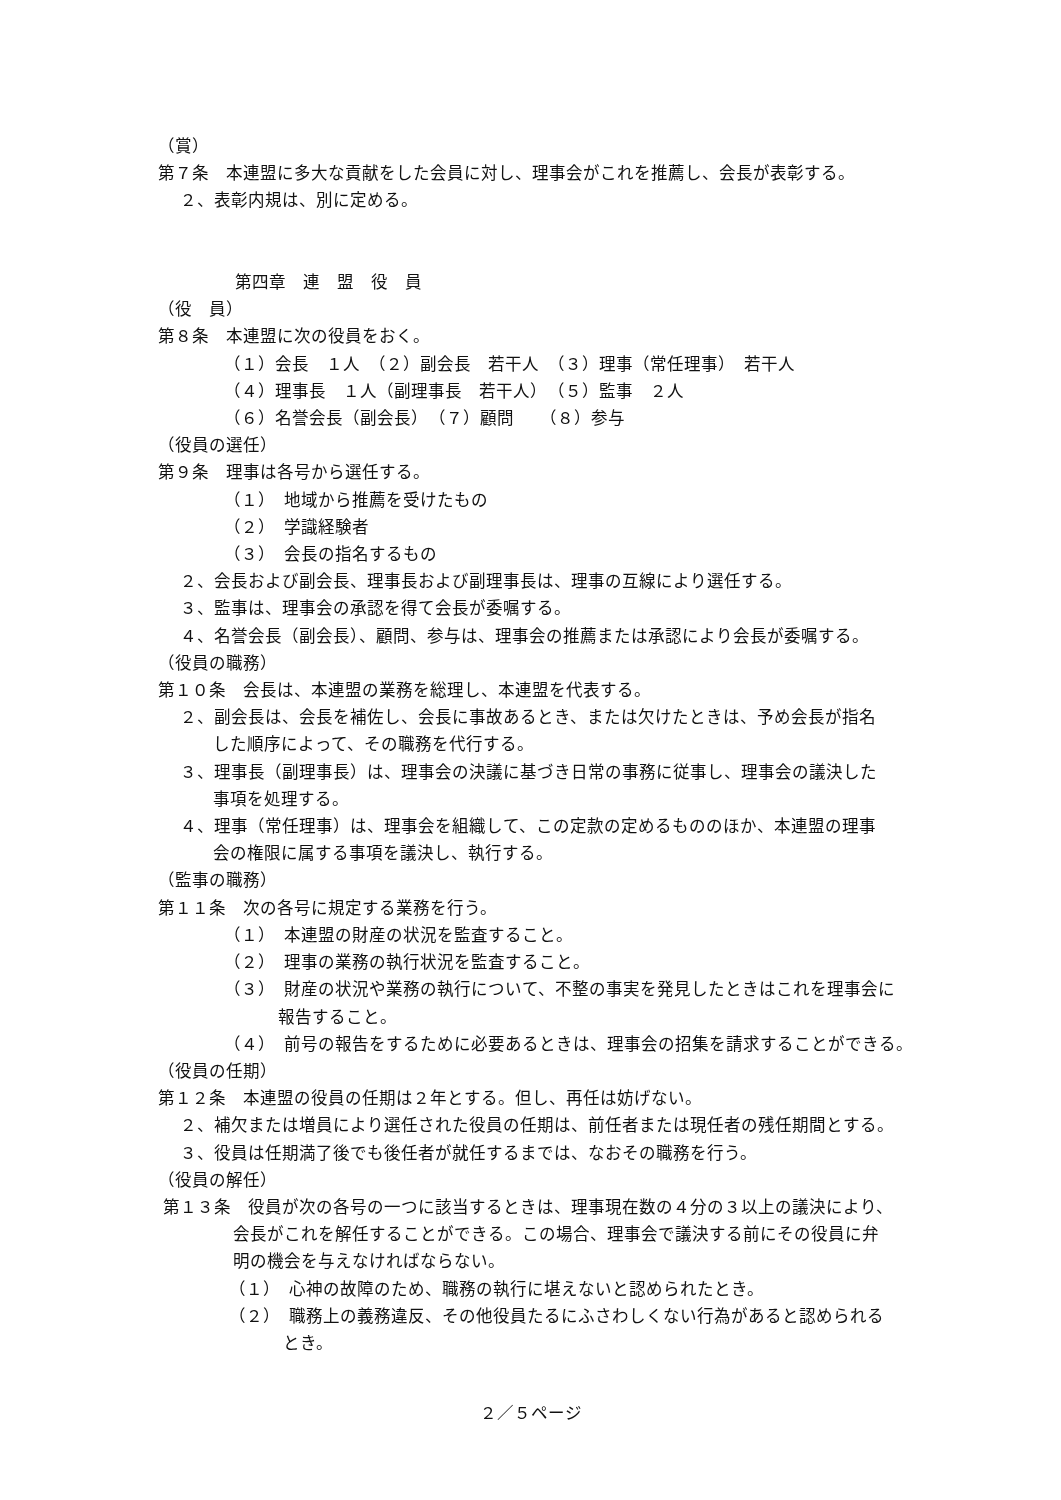（賞）
第７条　本連盟に多大な貢献をした会員に対し、理事会がこれを推薦し、会長が表彰する。
２、表彰内規は、別に定める。
第四章　連　盟　役　員
（役　員）
第８条　本連盟に次の役員をおく。
（１）会長　１人　（２）副会長　若干人　（３）理事（常任理事）　若干人
（４）理事長　１人（副理事長　若干人）　（５）監事　２人
（６）名誉会長（副会長）　（７）顧問　　（８）参与
（役員の選任）
第９条　理事は各号から選任する。
（１）　地域から推薦を受けたもの
（２）　学識経験者
（３）　会長の指名するもの
２、会長および副会長、理事長および副理事長は、理事の互線により選任する。
３、監事は、理事会の承認を得て会長が委嘱する。
４、名誉会長（副会長）、顧問、参与は、理事会の推薦または承認により会長が委嘱する。
（役員の職務）
第１０条　会長は、本連盟の業務を総理し、本連盟を代表する。
２、副会長は、会長を補佐し、会長に事故あるとき、または欠けたときは、予め会長が指名
した順序によって、その職務を代行する。
３、理事長（副理事長）は、理事会の決議に基づき日常の事務に従事し、理事会の議決した
事項を処理する。
４、理事（常任理事）は、理事会を組織して、この定款の定めるもののほか、本連盟の理事
会の権限に属する事項を議決し、執行する。
（監事の職務）
第１１条　次の各号に規定する業務を行う。
（１）　本連盟の財産の状況を監査すること。
（２）　理事の業務の執行状況を監査すること。
（３）　財産の状況や業務の執行について、不整の事実を発見したときはこれを理事会に
報告すること。
（４）　前号の報告をするために必要あるときは、理事会の招集を請求することができる。
（役員の任期）
第１２条　本連盟の役員の任期は２年とする。但し、再任は妨げない。
２、補欠または増員により選任された役員の任期は、前任者または現任者の残任期間とする。
３、役員は任期満了後でも後任者が就任するまでは、なおその職務を行う。
（役員の解任）
第１３条　役員が次の各号の一つに該当するときは、理事現在数の４分の３以上の議決により、
会長がこれを解任することができる。この場合、理事会で議決する前にその役員に弁
明の機会を与えなければならない。
（１）　心神の故障のため、職務の執行に堪えないと認められたとき。
（２）　職務上の義務違反、その他役員たるにふさわしくない行為があると認められる
とき。
２／５ページ